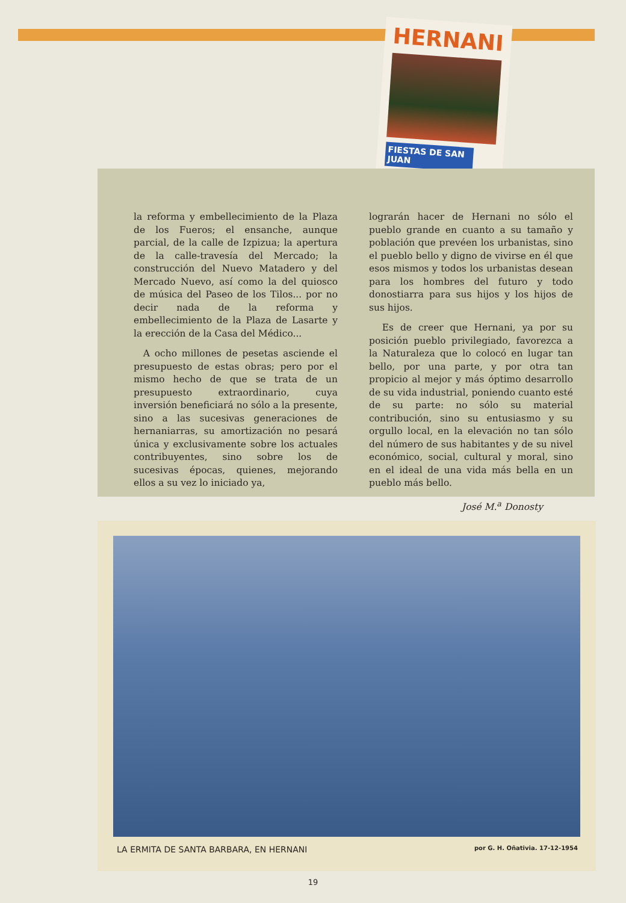HERNANI
FIESTAS DE SAN JUAN
la reforma y embellecimiento de la Plaza de los Fueros; el ensanche, aunque parcial, de la calle de Izpizua; la apertura de la calle-travesía del Mercado; la construcción del Nuevo Matadero y del Mercado Nuevo, así como la del quiosco de música del Paseo de los Tilos... por no decir nada de la reforma y embellecimiento de la Plaza de Lasarte y la erección de la Casa del Médico...
A ocho millones de pesetas asciende el presupuesto de estas obras; pero por el mismo hecho de que se trata de un presupuesto extraordinario, cuya inversión beneficiará no sólo a la presente, sino a las sucesivas generaciones de hernaniarras, su amortización no pesará única y exclusivamente sobre los actuales contribuyentes, sino sobre los de sucesivas épocas, quienes, mejorando ellos a su vez lo iniciado ya,
lograrán hacer de Hernani no sólo el pueblo grande en cuanto a su tamaño y población que prevéen los urbanistas, sino el pueblo bello y digno de vivirse en él que esos mismos y todos los urbanistas desean para los hombres del futuro y todo donostiarra para sus hijos y los hijos de sus hijos.
Es de creer que Hernani, ya por su posición pueblo privilegiado, favorezca a la Naturaleza que lo colocó en lugar tan bello, por una parte, y por otra tan propicio al mejor y más óptimo desarrollo de su vida industrial, poniendo cuanto esté de su parte: no sólo su material contribución, sino su entusiasmo y su orgullo local, en la elevación no tan sólo del número de sus habitantes y de su nivel económico, social, cultural y moral, sino en el ideal de una vida más bella en un pueblo más bello.
José M.<sup>a</sup> Donosty
LA ERMITA DE SANTA BARBARA, EN HERNANI por G. H. Oñativia. 17-12-1954
19